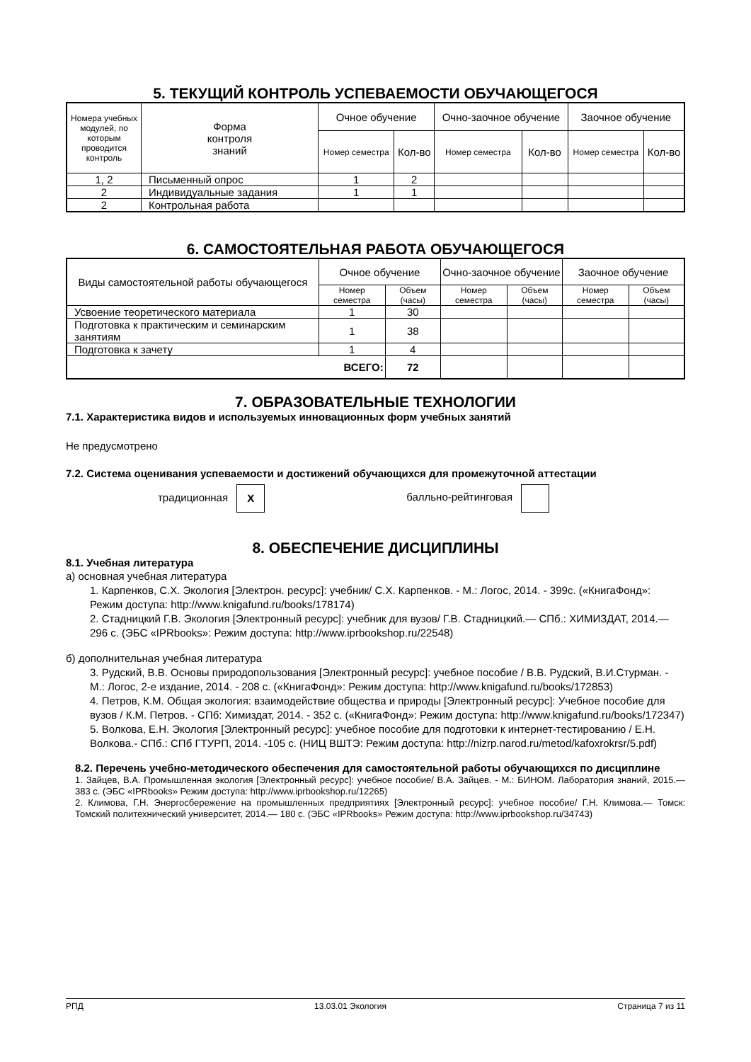5. ТЕКУЩИЙ КОНТРОЛЬ УСПЕВАЕМОСТИ ОБУЧАЮЩЕГОСЯ
| Номера учебных модулей, по которым проводится контроль | Форма контроля знаний | Очное обучение | | Очно-заочное обучение | | Заочное обучение | |
| --- | --- | --- | --- | --- | --- | --- | --- |
| | | Номер семестра | Кол-во | Номер семестра | Кол-во | Номер семестра | Кол-во |
| 1, 2 | Письменный опрос | 1 | 2 | | | | |
| 2 | Индивидуальные задания | 1 | 1 | | | | |
| 2 | Контрольная работа | | | | | | |
6. САМОСТОЯТЕЛЬНАЯ РАБОТА ОБУЧАЮЩЕГОСЯ
| Виды самостоятельной работы обучающегося | Очное обучение | | Очно-заочное обучение | | Заочное обучение | |
| --- | --- | --- | --- | --- | --- | --- |
| | Номер семестра | Объем (часы) | Номер семестра | Объем (часы) | Номер семестра | Объем (часы) |
| Усвоение теоретического материала | 1 | 30 | | | | |
| Подготовка к практическим и семинарским занятиям | 1 | 38 | | | | |
| Подготовка к зачету | 1 | 4 | | | | |
| ВСЕГО: | | 72 | | | | |
7. ОБРАЗОВАТЕЛЬНЫЕ ТЕХНОЛОГИИ
7.1. Характеристика видов и используемых инновационных форм учебных занятий
Не предусмотрено
7.2. Система оценивания успеваемости и достижений обучающихся для промежуточной аттестации
традиционная X балльно-рейтинговая
8. ОБЕСПЕЧЕНИЕ ДИСЦИПЛИНЫ
8.1. Учебная литература
а) основная учебная литература
1. Карпенков, С.Х. Экология [Электрон. ресурс]: учебник/ С.Х. Карпенков. - М.: Логос, 2014. - 399с. («КнигаФонд»: Режим доступа: http://www.knigafund.ru/books/178174)
2. Стадницкий Г.В. Экология [Электронный ресурс]: учебник для вузов/ Г.В. Стадницкий.— СПб.: ХИМИЗДАТ, 2014.— 296 с. (ЭБС «IPRbooks»: Режим доступа: http://www.iprbookshop.ru/22548)
б) дополнительная учебная литература
3. Рудский, В.В. Основы природопользования [Электронный ресурс]: учебное пособие / В.В. Рудский, В.И.Стурман. - М.: Логос, 2-е издание, 2014. - 208 с. («КнигаФонд»: Режим доступа: http://www.knigafund.ru/books/172853)
4. Петров, К.М. Общая экология: взаимодействие общества и природы [Электронный ресурс]: Учебное пособие для вузов / К.М. Петров. - СПб: Химиздат, 2014. - 352 с. («КнигаФонд»: Режим доступа: http://www.knigafund.ru/books/172347)
5. Волкова, Е.Н. Экология [Электронный ресурс]: учебное пособие для подготовки к интернет-тестированию / Е.Н. Волкова.- СПб.: СПб ГТУРП, 2014. -105 с. (НИЦ ВШТЭ: Режим доступа: http://nizrp.narod.ru/metod/kafoxrokrsr/5.pdf)
8.2. Перечень учебно-методического обеспечения для самостоятельной работы обучающихся по дисциплине
1. Зайцев, В.А. Промышленная экология [Электронный ресурс]: учебное пособие/ В.А. Зайцев. - М.: БИНОМ. Лаборатория знаний, 2015.— 383 с. (ЭБС «IPRbooks» Режим доступа: http://www.iprbookshop.ru/12265)
2. Климова, Г.Н. Энергосбережение на промышленных предприятиях [Электронный ресурс]: учебное пособие/ Г.Н. Климова.— Томск: Томский политехнический университет, 2014.— 180 с. (ЭБС «IPRbooks» Режим доступа: http://www.iprbookshop.ru/34743)
РПД 13.03.01 Экология Страница 7 из 11